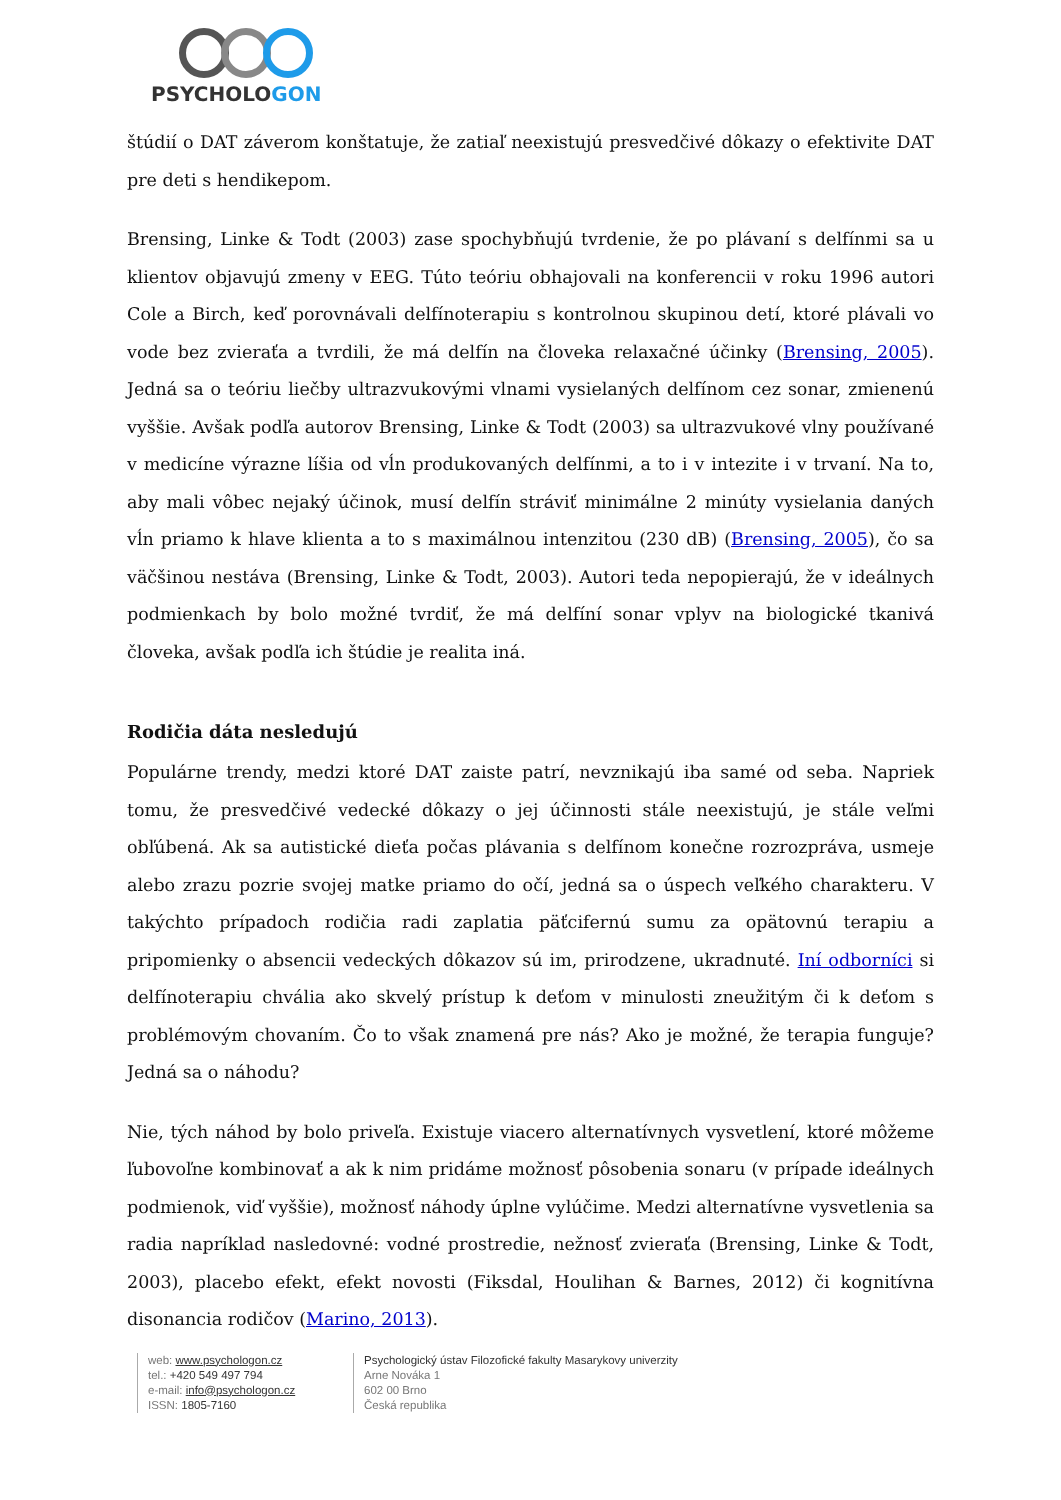PSYCHOLOGON
štúdií o DAT záverom konštatuje, že zatiaľ neexistujú presvedčivé dôkazy o efektivite DAT pre deti s hendikepom.
Brensing, Linke & Todt (2003) zase spochybňujú tvrdenie, že po plávaní s delfínmi sa u klientov objavujú zmeny v EEG. Túto teóriu obhajovali na konferencii v roku 1996 autori Cole a Birch, keď porovnávali delfínoterapiu s kontrolnou skupinou detí, ktoré plávali vo vode bez zvieraťa a tvrdili, že má delfín na človeka relaxačné účinky (Brensing, 2005). Jedná sa o teóriu liečby ultrazvukovými vlnami vysielaných delfínom cez sonar, zmienenú vyššie. Avšak podľa autorov Brensing, Linke & Todt (2003) sa ultrazvukové vlny používané v medicíne výrazne líšia od vĺn produkovaných delfínmi, a to i v intezite i v trvaní. Na to, aby mali vôbec nejaký účinok, musí delfín stráviť minimálne 2 minúty vysielania daných vĺn priamo k hlave klienta a to s maximálnou intenzitou (230 dB) (Brensing, 2005), čo sa väčšinou nestáva (Brensing, Linke & Todt, 2003). Autori teda nepopierajú, že v ideálnych podmienkach by bolo možné tvrdiť, že má delfíní sonar vplyv na biologické tkanivá človeka, avšak podľa ich štúdie je realita iná.
Rodičia dáta nesledujú
Populárne trendy, medzi ktoré DAT zaiste patrí, nevznikajú iba samé od seba. Napriek tomu, že presvedčivé vedecké dôkazy o jej účinnosti stále neexistujú, je stále veľmi obľúbená. Ak sa autistické dieťa počas plávania s delfínom konečne rozrozpráva, usmeje alebo zrazu pozrie svojej matke priamo do očí, jedná sa o úspech veľkého charakteru. V takýchto prípadoch rodičia radi zaplatia päťcifernú sumu za opätovnú terapiu a pripomienky o absencii vedeckých dôkazov sú im, prirodzene, ukradnuté. Iní odborníci si delfínoterapiu chvália ako skvelý prístup k deťom v minulosti zneužitým či k deťom s problémovým chovaním. Čo to však znamená pre nás? Ako je možné, že terapia funguje? Jedná sa o náhodu?
Nie, tých náhod by bolo priveľa. Existuje viacero alternatívnych vysvetlení, ktoré môžeme ľubovoľne kombinovať a ak k nim pridáme možnosť pôsobenia sonaru (v prípade ideálnych podmienok, viď vyššie), možnosť náhody úplne vylúčime. Medzi alternatívne vysvetlenia sa radia napríklad nasledovné: vodné prostredie, nežnosť zvieraťa (Brensing, Linke & Todt, 2003), placebo efekt, efekt novosti (Fiksdal, Houlihan & Barnes, 2012) či kognitívna disonancia rodičov (Marino, 2013).
web: www.psychologon.cz
tel.: +420 549 497 794
e-mail: info@psychologon.cz
ISSN: 1805-7160
Psychologický ústav Filozofické fakulty Masarykovy univerzity
Arne Nováka 1
602 00 Brno
Česká republika